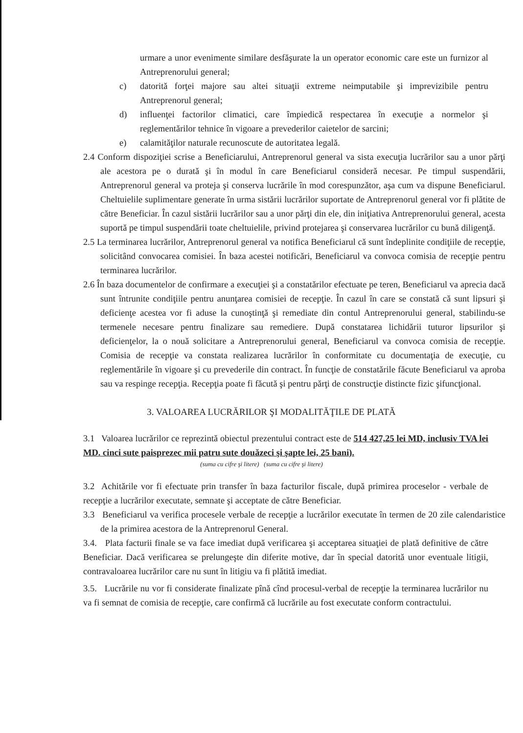urmare a unor evenimente similare desfăşurate la un operator economic care este un furnizor al Antreprenorului general;
c) datorită forţei majore sau altei situaţii extreme neimputabile şi imprevizibile pentru Antreprenorul general;
d) influenţei factorilor climatici, care împiedică respectarea în execuţie a normelor şi reglementărilor tehnice în vigoare a prevederilor caietelor de sarcini;
e) calamităţilor naturale recunoscute de autoritatea legală.
2.4 Conform dispoziţiei scrise a Beneficiarului, Antreprenorul general va sista execuţia lucrărilor sau a unor părţi ale acestora pe o durată şi în modul în care Beneficiarul consideră necesar. Pe timpul suspendării, Antreprenorul general va proteja şi conserva lucrările în mod corespunzător, aşa cum va dispune Beneficiarul. Cheltuielile suplimentare generate în urma sistării lucrărilor suportate de Antreprenorul general vor fi plătite de către Beneficiar. În cazul sistării lucrărilor sau a unor părţi din ele, din iniţiativa Antreprenorului general, acesta suportă pe timpul suspendării toate cheltuielile, privind protejarea şi conservarea lucrărilor cu bună diligenţă.
2.5 La terminarea lucrărilor, Antreprenorul general va notifica Beneficiarul că sunt îndeplinite condiţiile de recepţie, solicitând convocarea comisiei. În baza acestei notificări, Beneficiarul va convoca comisia de recepţie pentru terminarea lucrărilor.
2.6 În baza documentelor de confirmare a execuţiei şi a constatărilor efectuate pe teren, Beneficiarul va aprecia dacă sunt întrunite condiţiile pentru anunţarea comisiei de recepţie. În cazul în care se constată că sunt lipsuri şi deficienţe acestea vor fi aduse la cunoştinţă şi remediate din contul Antreprenorului general, stabilindu-se termenele necesare pentru finalizare sau remediere. După constatarea lichidării tuturor lipsurilor şi deficienţelor, la o nouă solicitare a Antreprenorului general, Beneficiarul va convoca comisia de recepţie. Comisia de recepţie va constata realizarea lucrărilor în conformitate cu documentaţia de execuţie, cu reglementările în vigoare şi cu prevederile din contract. În funcţie de constatările făcute Beneficiarul va aproba sau va respinge recepţia. Recepţia poate fi făcută şi pentru părţi de construcţie distincte fizic şifuncţional.
3. VALOAREA LUCRĂRILOR ŞI MODALITĂŢILE DE PLATĂ
3.1 Valoarea lucrărilor ce reprezintă obiectul prezentului contract este de 514 427,25 lei MD, inclusiv TVA lei MD. cinci sute paisprezec mii patru sute douăzeci şi şapte lei, 25 bani).
(suma cu cifre şi litere) (suma cu cifre şi litere)
3.2 Achitările vor fi efectuate prin transfer în baza facturilor fiscale, după primirea proceselor - verbale de recepţie a lucrărilor executate, semnate şi acceptate de către Beneficiar.
3.3 Beneficiarul va verifica procesele verbale de recepţie a lucrărilor executate în termen de 20 zile calendaristice de la primirea acestora de la Antreprenorul General.
3.4. Plata facturii finale se va face imediat după verificarea şi acceptarea situaţiei de plată definitive de către Beneficiar. Dacă verificarea se prelungeşte din diferite motive, dar în special datorită unor eventuale litigii, contravaloarea lucrărilor care nu sunt în litigiu va fi plătită imediat.
3.5. Lucrările nu vor fi considerate finalizate pînă cînd procesul-verbal de recepţie la terminarea lucrărilor nu va fi semnat de comisia de recepţie, care confirmă că lucrările au fost executate conform contractului.